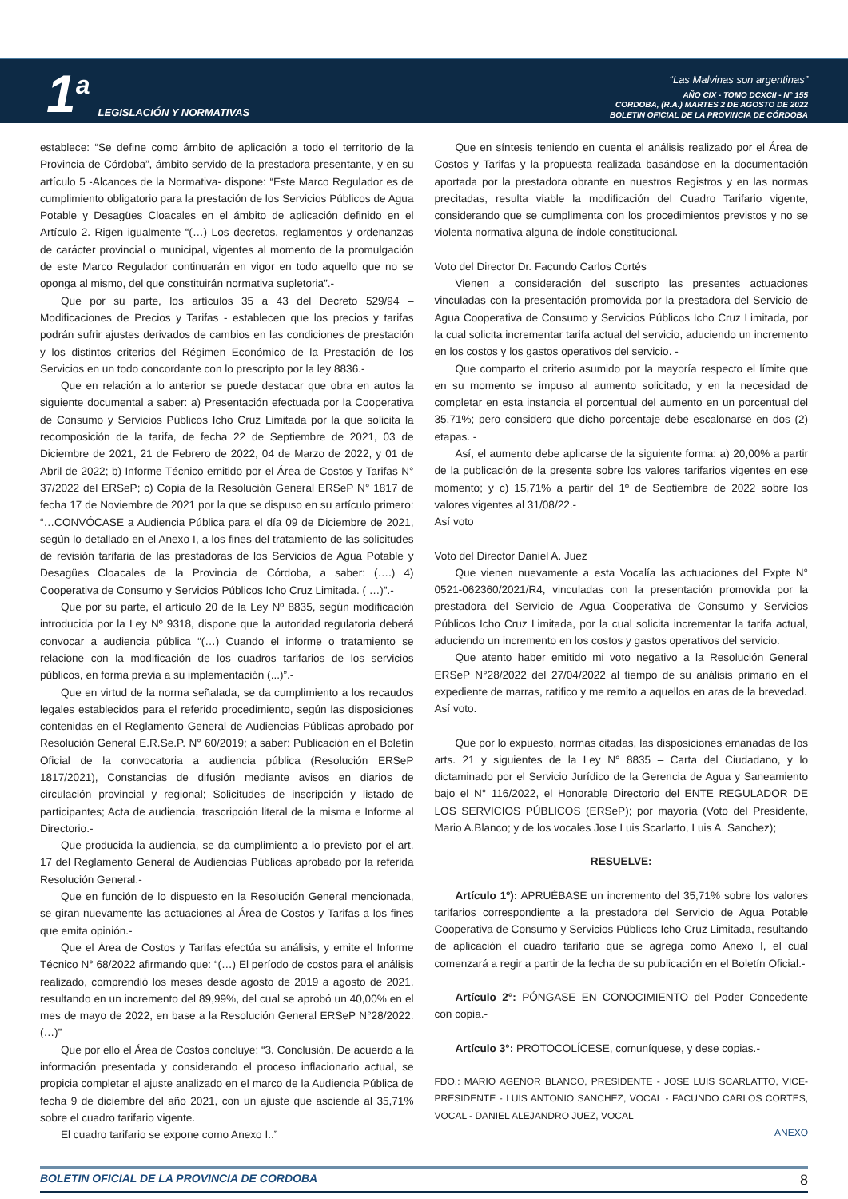1<sup>a</sup> LEGISLACIÓN Y NORMATIVAS
“Las Malvinas son argentinas”
AÑO CIX - TOMO DCXCII - N° 155
CORDOBA, (R.A.) MARTES 2 DE AGOSTO DE 2022
BOLETIN OFICIAL DE LA PROVINCIA DE CÓRDOBA
establece: “Se define como ámbito de aplicación a todo el territorio de la Provincia de Córdoba”, ámbito servido de la prestadora presentante, y en su artículo 5 -Alcances de la Normativa- dispone: “Este Marco Regulador es de cumplimiento obligatorio para la prestación de los Servicios Públicos de Agua Potable y Desagües Cloacales en el ámbito de aplicación definido en el Artículo 2. Rigen igualmente “(…) Los decretos, reglamentos y ordenanzas de carácter provincial o municipal, vigentes al momento de la promulgación de este Marco Regulador continuarán en vigor en todo aquello que no se oponga al mismo, del que constituirán normativa supletoria”.-
Que por su parte, los artículos 35 a 43 del Decreto 529/94 –Modificaciones de Precios y Tarifas - establecen que los precios y tarifas podrán sufrir ajustes derivados de cambios en las condiciones de prestación y los distintos criterios del Régimen Económico de la Prestación de los Servicios en un todo concordante con lo prescripto por la ley 8836.-
Que en relación a lo anterior se puede destacar que obra en autos la siguiente documental a saber: a) Presentación efectuada por la Cooperativa de Consumo y Servicios Públicos Icho Cruz Limitada por la que solicita la recomposición de la tarifa, de fecha 22 de Septiembre de 2021, 03 de Diciembre de 2021, 21 de Febrero de 2022, 04 de Marzo de 2022, y 01 de Abril de 2022; b) Informe Técnico emitido por el Área de Costos y Tarifas N° 37/2022 del ERSeP; c) Copia de la Resolución General ERSeP N° 1817 de fecha 17 de Noviembre de 2021 por la que se dispuso en su artículo primero: “…CONVÓCASE a Audiencia Pública para el día 09 de Diciembre de 2021, según lo detallado en el Anexo I, a los fines del tratamiento de las solicitudes de revisión tarifaria de las prestadoras de los Servicios de Agua Potable y Desagües Cloacales de la Provincia de Córdoba, a saber: (….) 4) Cooperativa de Consumo y Servicios Públicos Icho Cruz Limitada. ( …)”.-
Que por su parte, el artículo 20 de la Ley Nº 8835, según modificación introducida por la Ley Nº 9318, dispone que la autoridad regulatoria deberá convocar a audiencia pública “(…) Cuando el informe o tratamiento se relacione con la modificación de los cuadros tarifarios de los servicios públicos, en forma previa a su implementación (...)”.-
Que en virtud de la norma señalada, se da cumplimiento a los recaudos legales establecidos para el referido procedimiento, según las disposiciones contenidas en el Reglamento General de Audiencias Públicas aprobado por Resolución General E.R.Se.P. N° 60/2019; a saber: Publicación en el Boletín Oficial de la convocatoria a audiencia pública (Resolución ERSeP 1817/2021), Constancias de difusión mediante avisos en diarios de circulación provincial y regional; Solicitudes de inscripción y listado de participantes; Acta de audiencia, trascripción literal de la misma e Informe al Directorio.-
Que producida la audiencia, se da cumplimiento a lo previsto por el art. 17 del Reglamento General de Audiencias Públicas aprobado por la referida Resolución General.-
Que en función de lo dispuesto en la Resolución General mencionada, se giran nuevamente las actuaciones al Área de Costos y Tarifas a los fines que emita opinión.-
Que el Área de Costos y Tarifas efectúa su análisis, y emite el Informe Técnico N° 68/2022 afirmando que: “(…) El período de costos para el análisis realizado, comprendió los meses desde agosto de 2019 a agosto de 2021, resultando en un incremento del 89,99%, del cual se aprobó un 40,00% en el mes de mayo de 2022, en base a la Resolución General ERSeP N°28/2022. (…)”
Que por ello el Área de Costos concluye: “3. Conclusión. De acuerdo a la información presentada y considerando el proceso inflacionario actual, se propicia completar el ajuste analizado en el marco de la Audiencia Pública de fecha 9 de diciembre del año 2021, con un ajuste que asciende al 35,71% sobre el cuadro tarifario vigente.
El cuadro tarifario se expone como Anexo I..”
Que en síntesis teniendo en cuenta el análisis realizado por el Área de Costos y Tarifas y la propuesta realizada basándose en la documentación aportada por la prestadora obrante en nuestros Registros y en las normas precitadas, resulta viable la modificación del Cuadro Tarifario vigente, considerando que se cumplimenta con los procedimientos previstos y no se violenta normativa alguna de índole constitucional. –
Voto del Director Dr. Facundo Carlos Cortés
Vienen a consideración del suscripto las presentes actuaciones vinculadas con la presentación promovida por la prestadora del Servicio de Agua Cooperativa de Consumo y Servicios Públicos Icho Cruz Limitada, por la cual solicita incrementar tarifa actual del servicio, aduciendo un incremento en los costos y los gastos operativos del servicio. -
Que comparto el criterio asumido por la mayoría respecto el límite que en su momento se impuso al aumento solicitado, y en la necesidad de completar en esta instancia el porcentual del aumento en un porcentual del 35,71%; pero considero que dicho porcentaje debe escalonarse en dos (2) etapas. -
Así, el aumento debe aplicarse de la siguiente forma: a) 20,00% a partir de la publicación de la presente sobre los valores tarifarios vigentes en ese momento; y c) 15,71% a partir del 1º de Septiembre de 2022 sobre los valores vigentes al 31/08/22.-
Así voto
Voto del Director Daniel A. Juez
Que vienen nuevamente a esta Vocalía las actuaciones del Expte N° 0521-062360/2021/R4, vinculadas con la presentación promovida por la prestadora del Servicio de Agua Cooperativa de Consumo y Servicios Públicos Icho Cruz Limitada, por la cual solicita incrementar la tarifa actual, aduciendo un incremento en los costos y gastos operativos del servicio.
Que atento haber emitido mi voto negativo a la Resolución General ERSeP N°28/2022 del 27/04/2022 al tiempo de su análisis primario en el expediente de marras, ratifico y me remito a aquellos en aras de la brevedad.
Así voto.
Que por lo expuesto, normas citadas, las disposiciones emanadas de los arts. 21 y siguientes de la Ley N° 8835 – Carta del Ciudadano, y lo dictaminado por el Servicio Jurídico de la Gerencia de Agua y Saneamiento bajo el N° 116/2022, el Honorable Directorio del ENTE REGULADOR DE LOS SERVICIOS PÚBLICOS (ERSeP); por mayoría (Voto del Presidente, Mario A.Blanco; y de los vocales Jose Luis Scarlatto, Luis A. Sanchez);
RESUELVE:
Artículo 1º): APRUÉBASE un incremento del 35,71% sobre los valores tarifarios correspondiente a la prestadora del Servicio de Agua Potable Cooperativa de Consumo y Servicios Públicos Icho Cruz Limitada, resultando de aplicación el cuadro tarifario que se agrega como Anexo I, el cual comenzará a regir a partir de la fecha de su publicación en el Boletín Oficial.-
Artículo 2°: PÓNGASE EN CONOCIMIENTO del Poder Concedente con copia.-
Artículo 3°: PROTOCOLÍCESE, comuníquese, y dese copias.-
FDO.: MARIO AGENOR BLANCO, PRESIDENTE - JOSE LUIS SCARLATTO, VICE-PRESIDENTE - LUIS ANTONIO SANCHEZ, VOCAL - FACUNDO CARLOS CORTES, VOCAL - DANIEL ALEJANDRO JUEZ, VOCAL
ANEXO
BOLETIN OFICIAL DE LA PROVINCIA DE CORDOBA 8